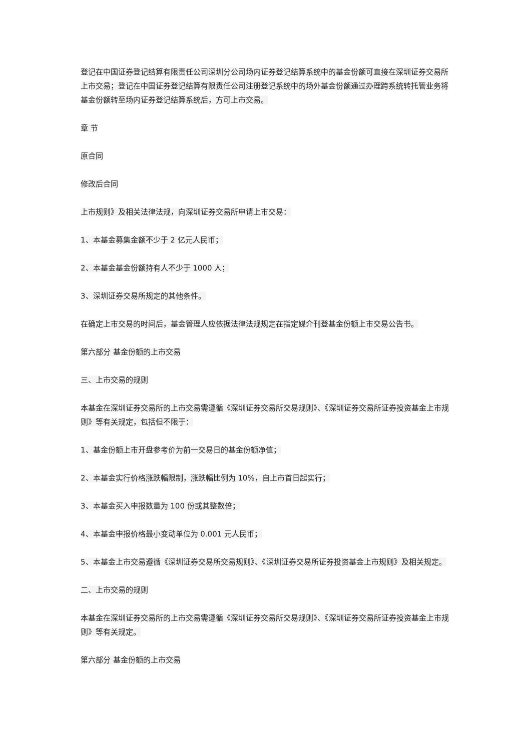登记在中国证券登记结算有限责任公司深圳分公司场内证券登记结算系统中的基金份额可直接在深圳证券交易所上市交易；登记在中国证券登记结算有限责任公司注册登记系统中的场外基金份额通过办理跨系统转托管业务将基金份额转至场内证券登记结算系统后，方可上市交易。
章 节
原合同
修改后合同
上市规则》及相关法律法规，向深圳证券交易所申请上市交易：
1、本基金募集金额不少于 2 亿元人民币；
2、本基金基金份额持有人不少于 1000 人；
3、深圳证券交易所规定的其他条件。
在确定上市交易的时间后，基金管理人应依据法律法规规定在指定媒介刊登基金份额上市交易公告书。
第六部分 基金份额的上市交易
三、上市交易的规则
本基金在深圳证券交易所的上市交易需遵循《深圳证券交易所交易规则》、《深圳证券交易所证券投资基金上市规则》等有关规定，包括但不限于：
1、基金份额上市开盘参考价为前一交易日的基金份额净值；
2、本基金实行价格涨跌幅限制，涨跌幅比例为 10%，自上市首日起实行；
3、本基金买入申报数量为 100 份或其整数倍；
4、本基金申报价格最小变动单位为 0.001 元人民币；
5、本基金上市交易遵循《深圳证券交易所交易规则》、《深圳证券交易所证券投资基金上市规则》及相关规定。
二、上市交易的规则
本基金在深圳证券交易所的上市交易需遵循《深圳证券交易所交易规则》、《深圳证券交易所证券投资基金上市规则》等有关规定。
第六部分 基金份额的上市交易